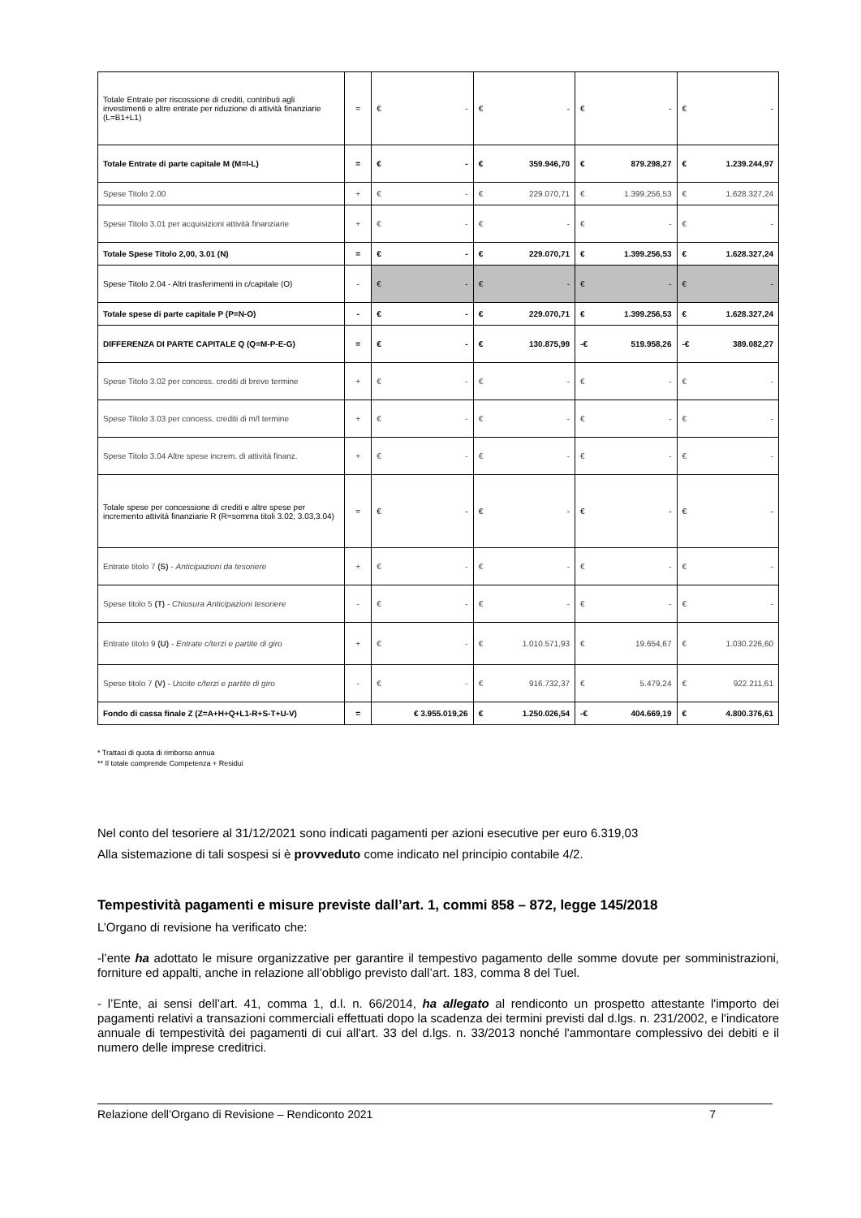| Totale Entrate per riscossione di crediti, contributi agli investimenti e altre entrate per riduzione di attività finanziarie (L=B1+L1) | = | € - | € - | € - | € - |
| Totale Entrate di parte capitale M (M=I-L) | = | € - | € 359.946,70 | € 879.298,27 | € 1.239.244,97 |
| Spese Titolo 2.00 | + | € - | € 229.070,71 | € 1.399.256,53 | € 1.628.327,24 |
| Spese Titolo 3.01 per acquisizioni attività finanziarie | + | € - | € - | € - | € - |
| Totale Spese Titolo 2,00, 3.01 (N) | = | € - | € 229.070,71 | € 1.399.256,53 | € 1.628.327,24 |
| Spese Titolo 2.04 - Altri trasferimenti in c/capitale (O) | - | € - | € - | € - | € - |
| Totale spese di parte capitale P (P=N-O) | - | € - | € 229.070,71 | € 1.399.256,53 | € 1.628.327,24 |
| DIFFERENZA DI PARTE CAPITALE Q (Q=M-P-E-G) | = | € - | € 130.875,99 | -€ 519.958,26 | -€ 389.082,27 |
| Spese Titolo 3.02 per concess. crediti di breve termine | + | € - | € - | € - | € - |
| Spese Titolo 3.03 per concess. crediti di m/l termine | + | € - | € - | € - | € - |
| Spese Titolo 3.04 Altre spese increm. di attività finanz. | + | € - | € - | € - | € - |
| Totale spese per concessione di crediti e altre spese per incremento attività finanziarie R (R=somma titoli 3.02, 3.03,3.04) | = | € - | € - | € - | € - |
| Entrate titolo 7 (S) - Anticipazioni da tesoriere | + | € - | € - | € - | € - |
| Spese titolo 5 (T) - Chiusura Anticipazioni tesoriere | - | € - | € - | € - | € - |
| Entrate titolo 9 (U) - Entrate c/terzi e partite di giro | + | € - | € 1.010.571,93 | € 19.654,67 | € 1.030.226,60 |
| Spese titolo 7 (V) - Uscite c/terzi e partite di giro | - | € - | € 916.732,37 | € 5.479,24 | € 922.211,61 |
| Fondo di cassa finale Z (Z=A+H+Q+L1-R+S-T+U-V) | = | € 3.955.019,26 | € 1.250.026,54 | -€ 404.669,19 | € 4.800.376,61 |
* Trattasi di quota di rimborso annua
** Il totale comprende Competenza + Residui
Nel conto del tesoriere al 31/12/2021 sono indicati pagamenti per azioni esecutive per euro 6.319,03
Alla sistemazione di tali sospesi si è provveduto come indicato nel principio contabile 4/2.
Tempestività pagamenti e misure previste dall’art. 1, commi 858 – 872, legge 145/2018
L’Organo di revisione ha verificato che:
-l’ente ha adottato le misure organizzative per garantire il tempestivo pagamento delle somme dovute per somministrazioni, forniture ed appalti, anche in relazione all’obbligo previsto dall’art. 183, comma 8 del Tuel.
- l’Ente, ai sensi dell’art. 41, comma 1, d.l. n. 66/2014, ha allegato al rendiconto un prospetto attestante l'importo dei pagamenti relativi a transazioni commerciali effettuati dopo la scadenza dei termini previsti dal d.lgs. n. 231/2002, e l'indicatore annuale di tempestività dei pagamenti di cui all'art. 33 del d.lgs. n. 33/2013 nonché l'ammontare complessivo dei debiti e il numero delle imprese creditrici.
Relazione dell’Organo di Revisione – Rendiconto 2021 7